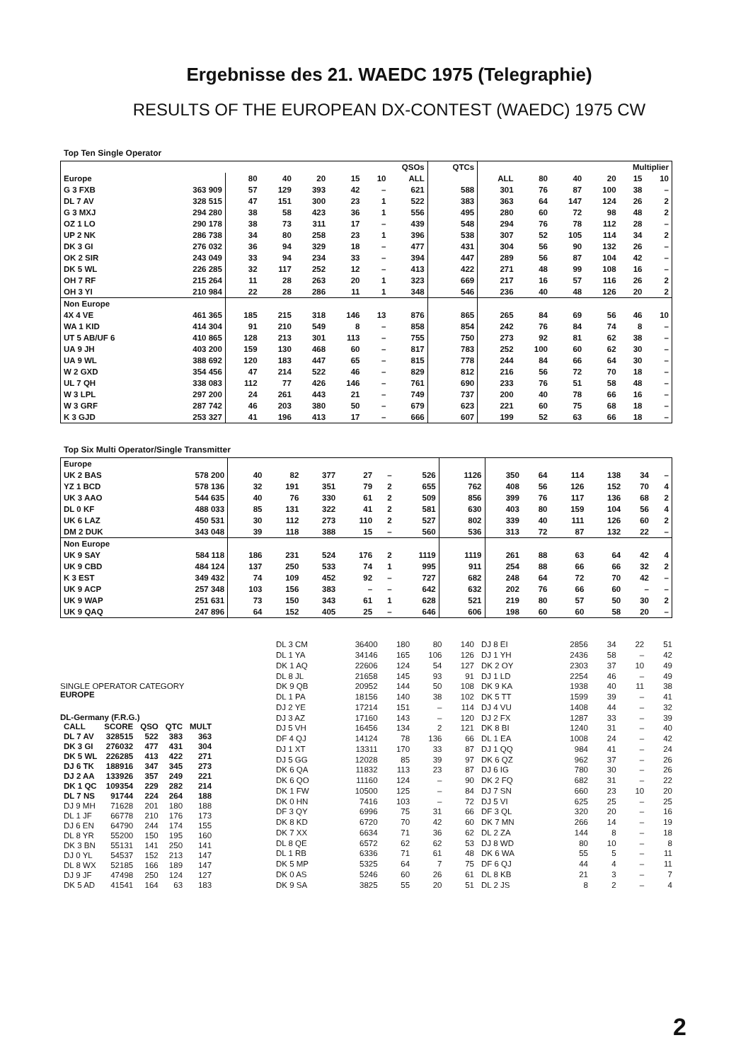Ergebnisse des 21. WAEDC 1975 (Telegraphie)
RESULTS OF THE EUROPEAN DX-CONTEST (WAEDC) 1975 CW
Top Ten Single Operator
| | | QSOs | | | | | | QTCs | Multiplier | | | | | |
| --- | --- | --- | --- | --- | --- | --- | --- | --- | --- | --- | --- | --- | --- | --- |
| Europe | | 80 | 40 | 20 | 15 | 10 | ALL | | ALL | 80 | 40 | 20 | 15 | 10 |
| G 3 FXB | 363 909 | 57 | 129 | 393 | 42 | – | 621 | 588 | 301 | 76 | 87 | 100 | 38 | – |
| DL 7 AV | 328 515 | 47 | 151 | 300 | 23 | 1 | 522 | 383 | 363 | 64 | 147 | 124 | 26 | 2 |
| G 3 MXJ | 294 280 | 38 | 58 | 423 | 36 | 1 | 556 | 495 | 280 | 60 | 72 | 98 | 48 | 2 |
| OZ 1 LO | 290 178 | 38 | 73 | 311 | 17 | – | 439 | 548 | 294 | 76 | 78 | 112 | 28 | – |
| UP 2 NK | 286 738 | 34 | 80 | 258 | 23 | 1 | 396 | 538 | 307 | 52 | 105 | 114 | 34 | 2 |
| DK 3 GI | 276 032 | 36 | 94 | 329 | 18 | – | 477 | 431 | 304 | 56 | 90 | 132 | 26 | – |
| OK 2 SIR | 243 049 | 33 | 94 | 234 | 33 | – | 394 | 447 | 289 | 56 | 87 | 104 | 42 | – |
| DK 5 WL | 226 285 | 32 | 117 | 252 | 12 | – | 413 | 422 | 271 | 48 | 99 | 108 | 16 | – |
| OH 7 RF | 215 264 | 11 | 28 | 263 | 20 | 1 | 323 | 669 | 217 | 16 | 57 | 116 | 26 | 2 |
| OH 3 YI | 210 984 | 22 | 28 | 286 | 11 | 1 | 348 | 546 | 236 | 40 | 48 | 126 | 20 | 2 |
| Non Europe | | | | | | | | | | | | | | |
| 4X 4 VE | 461 365 | 185 | 215 | 318 | 146 | 13 | 876 | 865 | 265 | 84 | 69 | 56 | 46 | 10 |
| WA 1 KID | 414 304 | 91 | 210 | 549 | 8 | – | 858 | 854 | 242 | 76 | 84 | 74 | 8 | – |
| UT 5 AB/UF 6 | 410 865 | 128 | 213 | 301 | 113 | – | 755 | 750 | 273 | 92 | 81 | 62 | 38 | – |
| UA 9 JH | 403 200 | 159 | 130 | 468 | 60 | – | 817 | 783 | 252 | 100 | 60 | 62 | 30 | – |
| UA 9 WL | 388 692 | 120 | 183 | 447 | 65 | – | 815 | 778 | 244 | 84 | 66 | 64 | 30 | – |
| W 2 GXD | 354 456 | 47 | 214 | 522 | 46 | – | 829 | 812 | 216 | 56 | 72 | 70 | 18 | – |
| UL 7 QH | 338 083 | 112 | 77 | 426 | 146 | – | 761 | 690 | 233 | 76 | 51 | 58 | 48 | – |
| W 3 LPL | 297 200 | 24 | 261 | 443 | 21 | – | 749 | 737 | 200 | 40 | 78 | 66 | 16 | – |
| W 3 GRF | 287 742 | 46 | 203 | 380 | 50 | – | 679 | 623 | 221 | 60 | 75 | 68 | 18 | – |
| K 3 GJD | 253 327 | 41 | 196 | 413 | 17 | – | 666 | 607 | 199 | 52 | 63 | 66 | 18 | – |
Top Six Multi Operator/Single Transmitter
| Europe | | | | | | | | | | | | | | |
| UK 2 BAS | 578 200 | 40 | 82 | 377 | 27 | – | 526 | 1126 | 350 | 64 | 114 | 138 | 34 | – |
| YZ 1 BCD | 578 136 | 32 | 191 | 351 | 79 | 2 | 655 | 762 | 408 | 56 | 126 | 152 | 70 | 4 |
| UK 3 AAO | 544 635 | 40 | 76 | 330 | 61 | 2 | 509 | 856 | 399 | 76 | 117 | 136 | 68 | 2 |
| DL 0 KF | 488 033 | 85 | 131 | 322 | 41 | 2 | 581 | 630 | 403 | 80 | 159 | 104 | 56 | 4 |
| UK 6 LAZ | 450 531 | 30 | 112 | 273 | 110 | 2 | 527 | 802 | 339 | 40 | 111 | 126 | 60 | 2 |
| DM 2 DUK | 343 048 | 39 | 118 | 388 | 15 | – | 560 | 536 | 313 | 72 | 87 | 132 | 22 | – |
| Non Europe | | | | | | | | | | | | | | |
| UK 9 SAY | 584 118 | 186 | 231 | 524 | 176 | 2 | 1119 | 1119 | 261 | 88 | 63 | 64 | 42 | 4 |
| UK 9 CBD | 484 124 | 137 | 250 | 533 | 74 | 1 | 995 | 911 | 254 | 88 | 66 | 66 | 32 | 2 |
| K 3 EST | 349 432 | 74 | 109 | 452 | 92 | – | 727 | 682 | 248 | 64 | 72 | 70 | 42 | – |
| UK 9 ACP | 257 348 | 103 | 156 | 383 | – | – | 642 | 632 | 202 | 76 | 66 | 60 | – | – |
| UK 9 WAP | 251 631 | 73 | 150 | 343 | 61 | 1 | 628 | 521 | 219 | 80 | 57 | 50 | 30 | 2 |
| UK 9 QAQ | 247 896 | 64 | 152 | 405 | 25 | – | 646 | 606 | 198 | 60 | 60 | 58 | 20 | – |
SINGLE OPERATOR CATEGORY
EUROPE
DL-Germany (F.R.G.)
| CALL | SCORE | QSO | QTC | MULT |
| --- | --- | --- | --- | --- |
| DL 7 AV | 328515 | 522 | 383 | 363 |
| DK 3 GI | 276032 | 477 | 431 | 304 |
| DK 5 WL | 226285 | 413 | 422 | 271 |
| DJ 6 TK | 188916 | 347 | 345 | 273 |
| DJ 2 AA | 133926 | 357 | 249 | 221 |
| DK 1 QC | 109354 | 229 | 282 | 214 |
| DL 7 NS | 91744 | 224 | 264 | 188 |
| DJ 9 MH | 71628 | 201 | 180 | 188 |
| DL 1 JF | 66778 | 210 | 176 | 173 |
| DJ 6 EN | 64790 | 244 | 174 | 155 |
| DL 8 YR | 55200 | 150 | 195 | 160 |
| DK 3 BN | 55131 | 141 | 250 | 141 |
| DJ 0 YL | 54537 | 152 | 213 | 147 |
| DL 8 WX | 52185 | 166 | 189 | 147 |
| DJ 9 JF | 47498 | 250 | 124 | 127 |
| DK 5 AD | 41541 | 164 | 63 | 183 |
| DL 3 CM | 36400 | 180 | 80 | 140 |
| DL 1 YA | 34146 | 165 | 106 | 126 |
| DK 1 AQ | 22606 | 124 | 54 | 127 |
| DL 8 JL | 21658 | 145 | 93 | 91 |
| DK 9 QB | 20952 | 144 | 50 | 108 |
| DL 1 PA | 18156 | 140 | 38 | 102 |
| DJ 2 YE | 17214 | 151 | – | 114 |
| DJ 3 AZ | 17160 | 143 | – | 120 |
| DJ 5 VH | 16456 | 134 | 2 | 121 |
| DF 4 QJ | 14124 | 78 | 136 | 66 |
| DJ 1 XT | 13311 | 170 | 33 | 87 |
| DJ 5 GG | 12028 | 85 | 39 | 97 |
| DK 6 QA | 11832 | 113 | 23 | 87 |
| DK 6 QO | 11160 | 124 | – | 90 |
| DK 1 FW | 10500 | 125 | – | 84 |
| DK 0 HN | 7416 | 103 | – | 72 |
| DF 3 QY | 6996 | 75 | 31 | 66 |
| DK 8 KD | 6720 | 70 | 42 | 60 |
| DK 7 XX | 6634 | 71 | 36 | 62 |
| DL 8 QE | 6572 | 62 | 62 | 53 |
| DL 1 RB | 6336 | 71 | 61 | 48 |
| DK 5 MP | 5325 | 64 | 7 | 75 |
| DK 0 AS | 5246 | 60 | 26 | 61 |
| DK 9 SA | 3825 | 55 | 20 | 51 |
| DJ 8 EI | 2856 | 34 | 22 | 51 |
| DJ 1 YH | 2436 | 58 | – | 42 |
| DK 2 OY | 2303 | 37 | 10 | 49 |
| DJ 1 LD | 2254 | 46 | – | 49 |
| DK 9 KA | 1938 | 40 | 11 | 38 |
| DK 5 TT | 1599 | 39 | – | 41 |
| DJ 4 VU | 1408 | 44 | – | 32 |
| DJ 2 FX | 1287 | 33 | – | 39 |
| DK 8 BI | 1240 | 31 | – | 40 |
| DL 1 EA | 1008 | 24 | – | 42 |
| DJ 1 QQ | 984 | 41 | – | 24 |
| DK 6 QZ | 962 | 37 | – | 26 |
| DJ 6 IG | 780 | 30 | – | 26 |
| DK 2 FQ | 682 | 31 | – | 22 |
| DJ 7 SN | 660 | 23 | 10 | 20 |
| DJ 5 VI | 625 | 25 | – | 25 |
| DF 3 QL | 320 | 20 | – | 16 |
| DK 7 MN | 266 | 14 | – | 19 |
| DL 2 ZA | 144 | 8 | – | 18 |
| DJ 8 WD | 80 | 10 | – | 8 |
| DK 6 WA | 55 | 5 | – | 11 |
| DF 6 QJ | 44 | 4 | – | 11 |
| DL 8 KB | 21 | 3 | – | 7 |
| DL 2 JS | 8 | 2 | – | 4 |
2